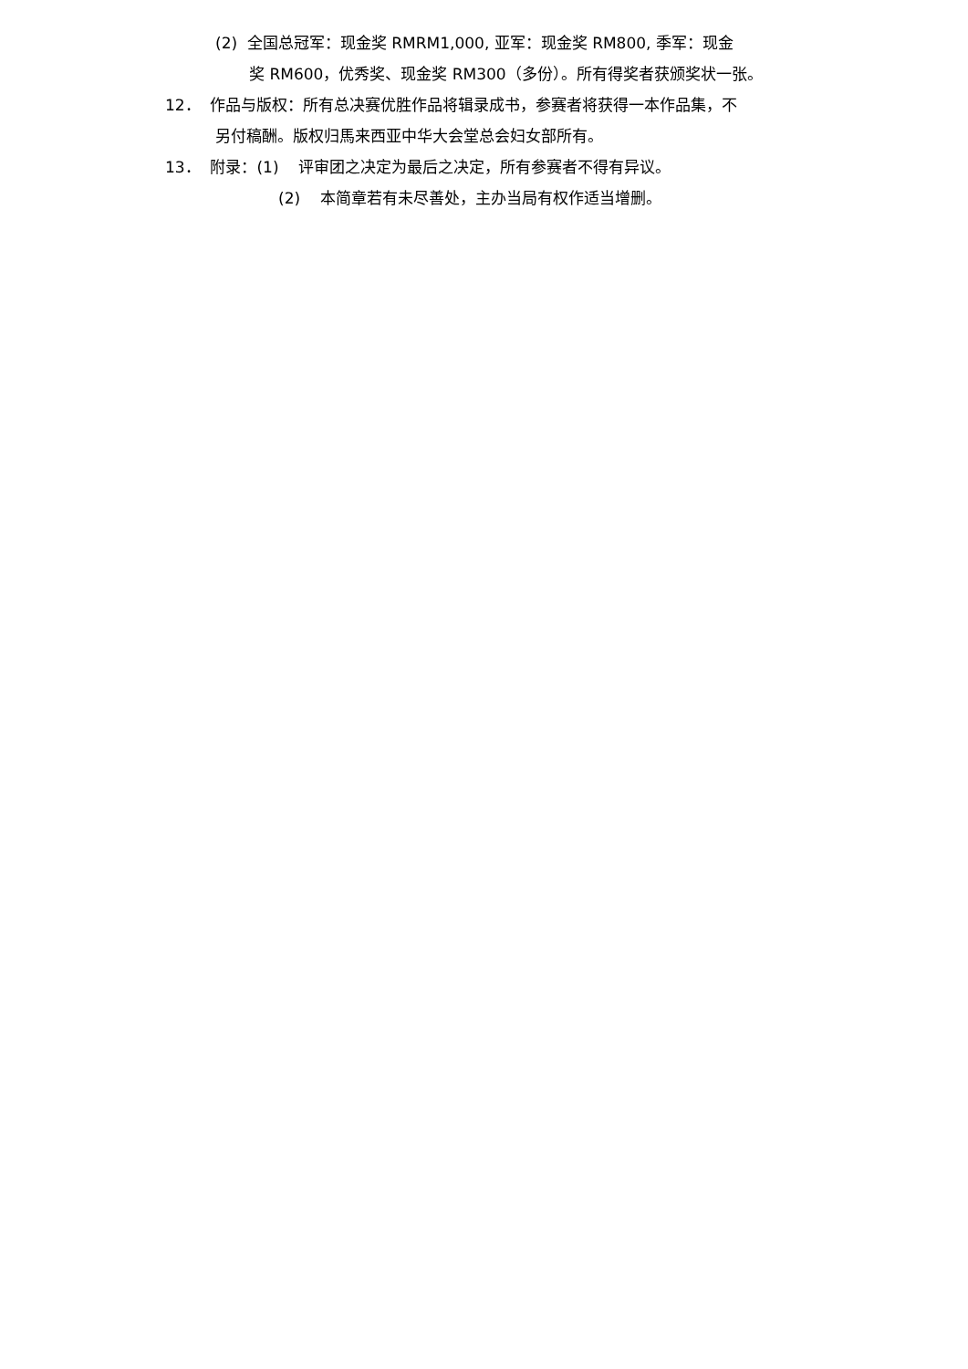(2) 全国总冠军：现金奖 RMRM1,000, 亚军：现金奖 RM800, 季军：现金
奖 RM600，优秀奖、现金奖 RM300（多份）。所有得奖者获颁奖状一张。
12． 作品与版权：所有总决赛优胜作品将辑录成书，参赛者将获得一本作品集，不
另付稿酬。版权归馬来西亚中华大会堂总会妇女部所有。
13． 附录：(1) 评审团之决定为最后之决定，所有参赛者不得有异议。
(2) 本简章若有未尽善处，主办当局有权作适当增删。